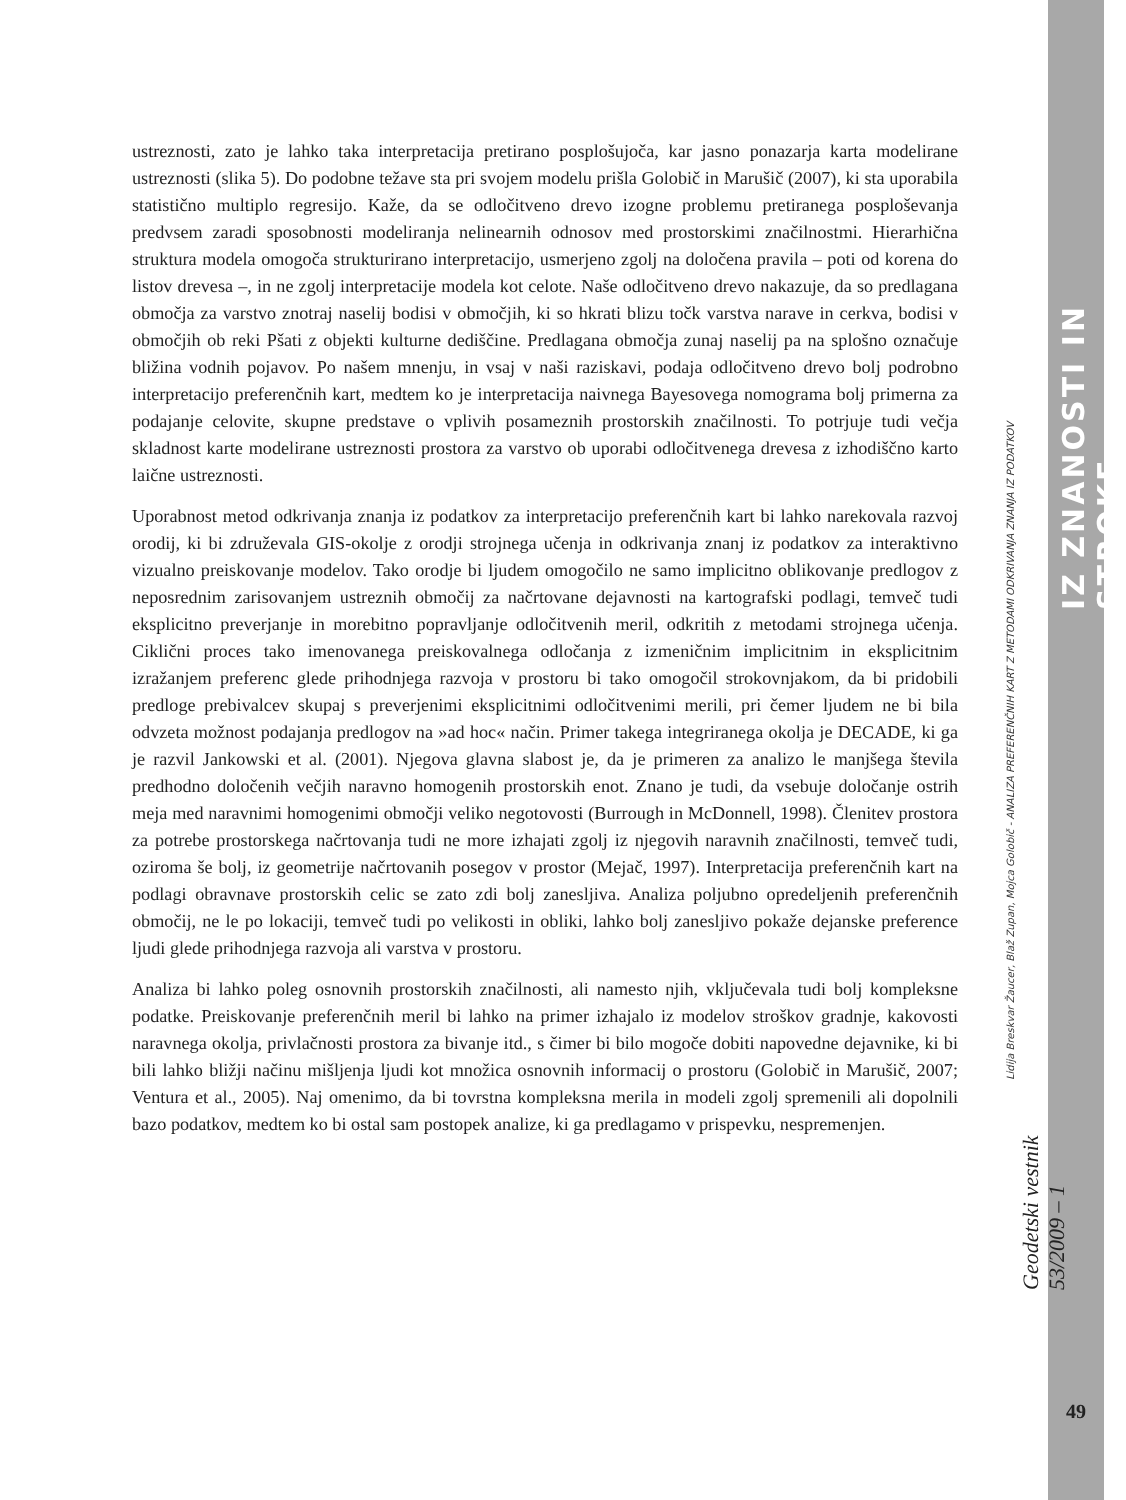ustreznosti, zato je lahko taka interpretacija pretirano posplošujoča, kar jasno ponazarja karta modelirane ustreznosti (slika 5). Do podobne težave sta pri svojem modelu prišla Golobič in Marušič (2007), ki sta uporabila statistično multiplo regresijo. Kaže, da se odločitveno drevo izogne problemu pretiranega posploševanja predvsem zaradi sposobnosti modeliranja nelinearnih odnosov med prostorskimi značilnostmi. Hierarhična struktura modela omogoča strukturirano interpretacijo, usmerjeno zgolj na določena pravila – poti od korena do listov drevesa –, in ne zgolj interpretacije modela kot celote. Naše odločitveno drevo nakazuje, da so predlagana območja za varstvo znotraj naselij bodisi v območjih, ki so hkrati blizu točk varstva narave in cerkva, bodisi v območjih ob reki Pšati z objekti kulturne dediščine. Predlagana območja zunaj naselij pa na splošno označuje bližina vodnih pojavov. Po našem mnenju, in vsaj v naši raziskavi, podaja odločitveno drevo bolj podrobno interpretacijo preferenčnih kart, medtem ko je interpretacija naivnega Bayesovega nomograma bolj primerna za podajanje celovite, skupne predstave o vplivih posameznih prostorskih značilnosti. To potrjuje tudi večja skladnost karte modelirane ustreznosti prostora za varstvo ob uporabi odločitvenega drevesa z izhodiščno karto laične ustreznosti.
Uporabnost metod odkrivanja znanja iz podatkov za interpretacijo preferenčnih kart bi lahko narekovala razvoj orodij, ki bi združevala GIS-okolje z orodji strojnega učenja in odkrivanja znanj iz podatkov za interaktivno vizualno preiskovanje modelov. Tako orodje bi ljudem omogočilo ne samo implicitno oblikovanje predlogov z neposrednim zarisovanjem ustreznih območij za načrtovane dejavnosti na kartografski podlagi, temveč tudi eksplicitno preverjanje in morebitno popravljanje odločitvenih meril, odkritih z metodami strojnega učenja. Ciklični proces tako imenovanega preiskovalnega odločanja z izmeničnim implicitnim in eksplicitnim izražanjem preferenc glede prihodnjega razvoja v prostoru bi tako omogočil strokovnjakom, da bi pridobili predloge prebivalcev skupaj s preverjenimi eksplicitnimi odločitvenimi merili, pri čemer ljudem ne bi bila odvzeta možnost podajanja predlogov na »ad hoc« način. Primer takega integriranega okolja je DECADE, ki ga je razvil Jankowski et al. (2001). Njegova glavna slabost je, da je primeren za analizo le manjšega števila predhodno določenih večjih naravno homogenih prostorskih enot. Znano je tudi, da vsebuje določanje ostrih meja med naravnimi homogenimi območji veliko negotovosti (Burrough in McDonnell, 1998). Členitev prostora za potrebe prostorskega načrtovanja tudi ne more izhajati zgolj iz njegovih naravnih značilnosti, temveč tudi, oziroma še bolj, iz geometrije načrtovanih posegov v prostor (Mejač, 1997). Interpretacija preferenčnih kart na podlagi obravnave prostorskih celic se zato zdi bolj zanesljiva. Analiza poljubno opredeljenih preferenčnih območij, ne le po lokaciji, temveč tudi po velikosti in obliki, lahko bolj zanesljivo pokaže dejanske preference ljudi glede prihodnjega razvoja ali varstva v prostoru.
Analiza bi lahko poleg osnovnih prostorskih značilnosti, ali namesto njih, vključevala tudi bolj kompleksne podatke. Preiskovanje preferenčnih meril bi lahko na primer izhajalo iz modelov stroškov gradnje, kakovosti naravnega okolja, privlačnosti prostora za bivanje itd., s čimer bi bilo mogoče dobiti napovedne dejavnike, ki bi bili lahko bližji načinu mišljenja ljudi kot množica osnovnih informacij o prostoru (Golobič in Marušič, 2007; Ventura et al., 2005). Naj omenimo, da bi tovrstna kompleksna merila in modeli zgolj spremenili ali dopolnili bazo podatkov, medtem ko bi ostal sam postopek analize, ki ga predlagamo v prispevku, nespremenjen.
IZ ZNANOSTI IN STROKE
Lidija Breskvar Žaucer, Blaž Zupan, Mojca Golobič - ANALIZA PREFERENČNIH KART Z METODAMI ODKRIVANJA ZNANJA IZ PODATKOV
Geodetski vestnik 53/2009 – 1
49